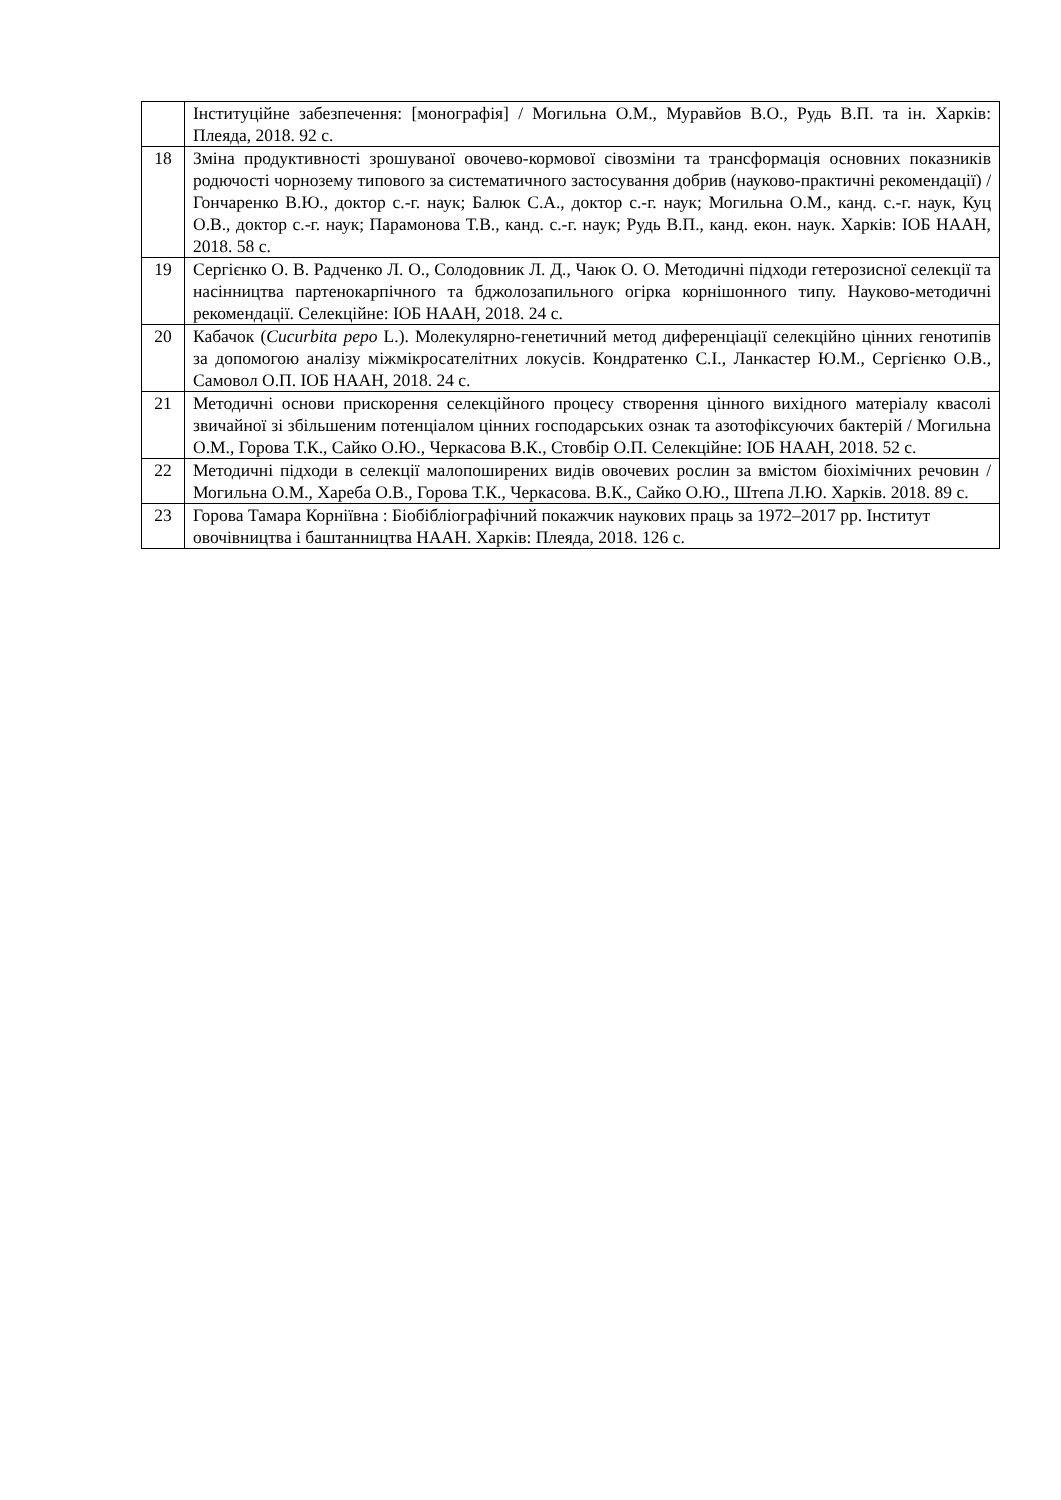| | Інституційне забезпечення: [монографія] / Могильна О.М., Муравйов В.О., Рудь В.П. та ін. Харків: Плеяда, 2018. 92 с. |
| 18 | Зміна продуктивності зрошуваної овочево-кормової сівозміни та трансформація основних показників родючості чорнозему типового за систематичного застосування добрив (науково-практичні рекомендації) / Гончаренко В.Ю., доктор с.-г. наук; Балюк С.А., доктор с.-г. наук; Могильна О.М., канд. с.-г. наук, Куц О.В., доктор с.-г. наук; Парамонова Т.В., канд. с.-г. наук; Рудь В.П., канд. екон. наук. Харків: ІОБ НААН, 2018. 58 с. |
| 19 | Сергієнко О. В. Радченко Л. О., Солодовник Л. Д., Чаюк О. О. Методичні підходи гетерозисної селекції та насінництва партенокарпічного та бджолозапильного огірка корнішонного типу. Науково-методичні рекомендації. Селекційне: ІОБ НААН, 2018. 24 с. |
| 20 | Кабачок ( Cucurbita pepo L.). Молекулярно-генетичний метод диференціації селекційно цінних генотипів за допомогою аналізу міжмікросателітних локусів. Кондратенко С.І., Ланкастер Ю.М., Сергієнко О.В., Самовол О.П. ІОБ НААН, 2018. 24 с. |
| 21 | Методичні основи прискорення селекційного процесу створення цінного вихідного матеріалу квасолі звичайної зі збільшеним потенціалом цінних господарських ознак та азотофіксуючих бактерій / Могильна О.М., Горова Т.К., Сайко О.Ю., Черкасова В.К., Стовбір О.П. Селекційне: ІОБ НААН, 2018. 52 с. |
| 22 | Методичні підходи в селекції малопоширених видів овочевих рослин за вмістом біохімічних речовин / Могильна О.М., Хареба О.В., Горова Т.К., Черкасова. В.К., Сайко О.Ю., Штепа Л.Ю. Харків. 2018. 89 с. |
| 23 | Горова Тамара Корніївна : Біобібліографічний покажчик наукових праць за 1972–2017 рр. Інститут овочівництва і баштанництва НААН. Харків: Плеяда, 2018. 126 с. |